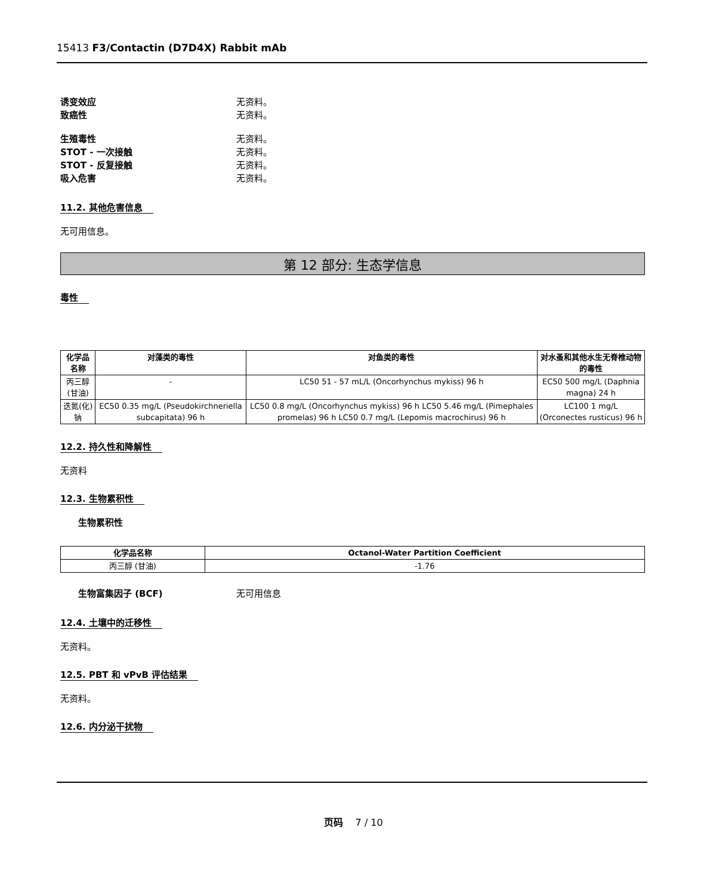15413 F3/Contactin (D7D4X) Rabbit mAb
诱变效应 无资料。
致癌性 无资料。
生殖毒性 无资料。
STOT - 一次接触 无资料。
STOT - 反复接触 无资料。
吸入危害 无资料。
11.2. 其他危害信息
无可用信息。
第 12 部分: 生态学信息
毒性
| 化学品名称 | 对藻类的毒性 | 对鱼类的毒性 | 对水蚤和其他水生无脊椎动物的毒性 |
| --- | --- | --- | --- |
| 丙三醇 (甘油) | - | LC50 51 - 57 mL/L (Oncorhynchus mykiss) 96 h | EC50 500 mg/L (Daphnia magna) 24 h |
| 迭氮(化)钠 | EC50 0.35 mg/L (Pseudokirchneriella subcapitata) 96 h | LC50 0.8 mg/L (Oncorhynchus mykiss) 96 h LC50 5.46 mg/L (Pimephales promelas) 96 h LC50 0.7 mg/L (Lepomis macrochirus) 96 h | LC100 1 mg/L (Orconectes rusticus) 96 h |
12.2. 持久性和降解性
无资料
12.3. 生物累积性
生物累积性
| 化学品名称 | Octanol-Water Partition Coefficient |
| --- | --- |
| 丙三醇 (甘油) | -1.76 |
生物富集因子 (BCF) 无可用信息
12.4. 土壤中的迁移性
无资料。
12.5. PBT 和 vPvB 评估结果
无资料。
12.6. 内分泌干扰物
页码 7 / 10